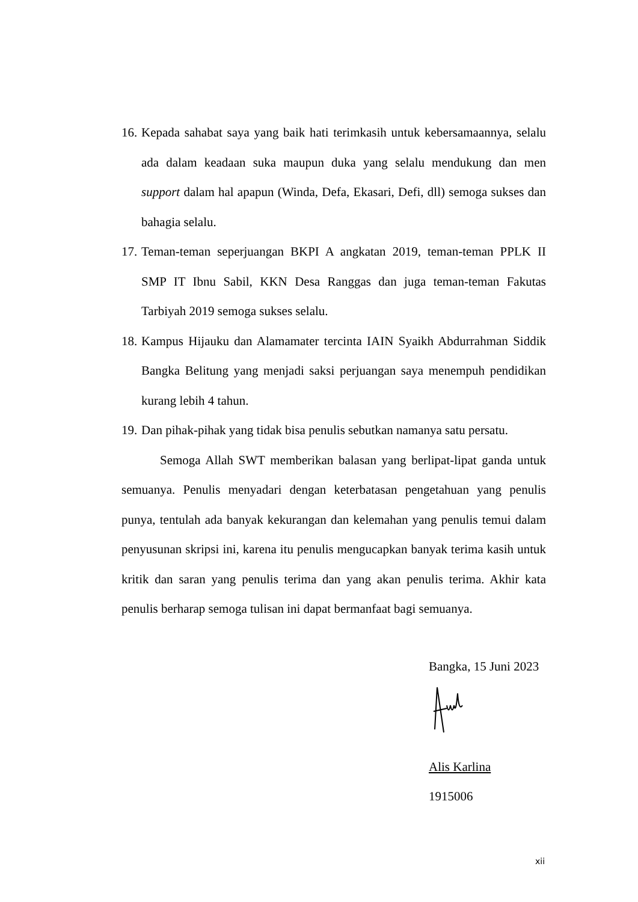16. Kepada sahabat saya yang baik hati terimkasih untuk kebersamaannya, selalu ada dalam keadaan suka maupun duka yang selalu mendukung dan men support dalam hal apapun (Winda, Defa, Ekasari, Defi, dll) semoga sukses dan bahagia selalu.
17. Teman-teman seperjuangan BKPI A angkatan 2019, teman-teman PPLK II SMP IT Ibnu Sabil, KKN Desa Ranggas dan juga teman-teman Fakutas Tarbiyah 2019 semoga sukses selalu.
18. Kampus Hijauku dan Alamamater tercinta IAIN Syaikh Abdurrahman Siddik Bangka Belitung yang menjadi saksi perjuangan saya menempuh pendidikan kurang lebih 4 tahun.
19. Dan pihak-pihak yang tidak bisa penulis sebutkan namanya satu persatu.
Semoga Allah SWT memberikan balasan yang berlipat-lipat ganda untuk semuanya. Penulis menyadari dengan keterbatasan pengetahuan yang penulis punya, tentulah ada banyak kekurangan dan kelemahan yang penulis temui dalam penyusunan skripsi ini, karena itu penulis mengucapkan banyak terima kasih untuk kritik dan saran yang penulis terima dan yang akan penulis terima. Akhir kata penulis berharap semoga tulisan ini dapat bermanfaat bagi semuanya.
Bangka, 15 Juni 2023
Alis Karlina
1915006
xii